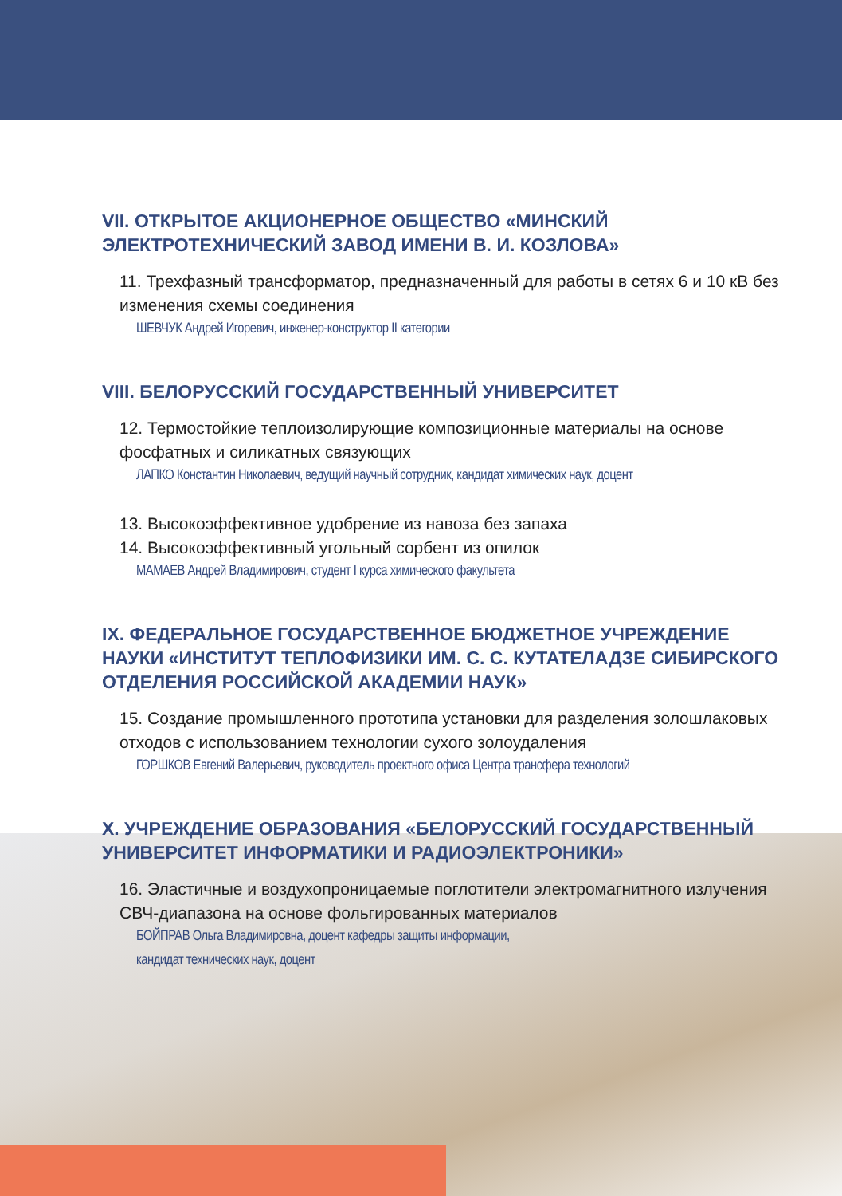VII. ОТКРЫТОЕ АКЦИОНЕРНОЕ ОБЩЕСТВО «МИНСКИЙ ЭЛЕКТРОТЕХНИЧЕСКИЙ ЗАВОД ИМЕНИ В. И. КОЗЛОВА»
11. Трехфазный трансформатор, предназначенный для работы в сетях 6 и 10 кВ без изменения схемы соединения
ШЕВЧУК Андрей Игоревич, инженер-конструктор II категории
VIII. БЕЛОРУССКИЙ ГОСУДАРСТВЕННЫЙ УНИВЕРСИТЕТ
12. Термостойкие теплоизолирующие композиционные материалы на основе фосфатных и силикатных связующих
ЛАПКО Константин Николаевич, ведущий научный сотрудник, кандидат химических наук, доцент
13. Высокоэффективное удобрение из навоза без запаха
14. Высокоэффективный угольный сорбент из опилок
МАМАЕВ Андрей Владимирович, студент I курса химического факультета
IX. ФЕДЕРАЛЬНОЕ ГОСУДАРСТВЕННОЕ БЮДЖЕТНОЕ УЧРЕЖДЕНИЕ НАУКИ «ИНСТИТУТ ТЕПЛОФИЗИКИ ИМ. С. С. КУТАТЕЛАДЗЕ СИБИРСКОГО ОТДЕЛЕНИЯ РОССИЙСКОЙ АКАДЕМИИ НАУК»
15. Создание промышленного прототипа установки для разделения золошлаковых отходов с использованием технологии сухого золоудаления
ГОРШКОВ Евгений Валерьевич, руководитель проектного офиса Центра трансфера технологий
X. УЧРЕЖДЕНИЕ ОБРАЗОВАНИЯ «БЕЛОРУССКИЙ ГОСУДАРСТВЕННЫЙ УНИВЕРСИТЕТ ИНФОРМАТИКИ И РАДИОЭЛЕКТРОНИКИ»
16. Эластичные и воздухопроницаемые поглотители электромагнитного излучения СВЧ-диапазона на основе фольгированных материалов
БОЙПРАВ Ольга Владимировна, доцент кафедры защиты информации,
кандидат технических наук, доцент